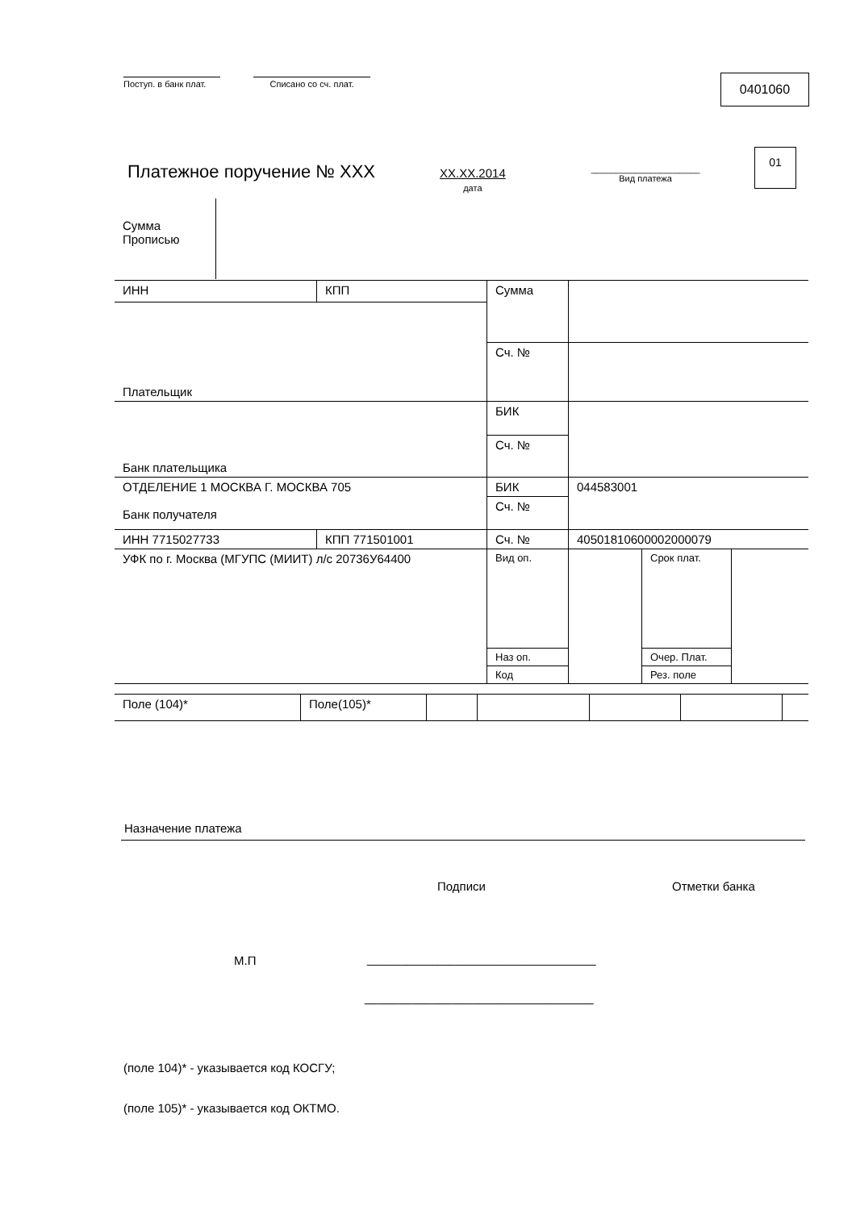Поступ. в банк плат. Списано со сч. плат.
0401060
Платежное поручение № ХХХ
ХХ.ХХ.2014
дата
______________________
Вид платежа
01
Сумма
Прописью
| ИНН | КПП | Сумма | | | |
| Плательщик | | | | | |
| | | Сч. № | | | |
| Банк плательщика | | БИК | | | |
| | | Сч. № | | | |
| ОТДЕЛЕНИЕ 1 МОСКВА Г. МОСКВА 705 Банк получателя | | БИК | 044583001 | | |
| | | Сч. № | | | |
| ИНН 7715027733 | КПП 771501001 | Сч. № | 40501810600002000079 | | |
| УФК по г. Москва (МГУПС (МИИТ) л/с 20736У64400 | | | | | |
| | | Вид оп. | | Срок плат. | |
| | | Наз оп. | | Очер. Плат. | |
| | | Код | | Рез. поле | |
| Поле (104)* | Поле(105)* | | | | | |
Назначение платежа
Подписи Отметки банка
М.П
__________________________________
__________________________________
(поле 104)* - указывается код КОСГУ;
(поле 105)* - указывается код ОКТМО.